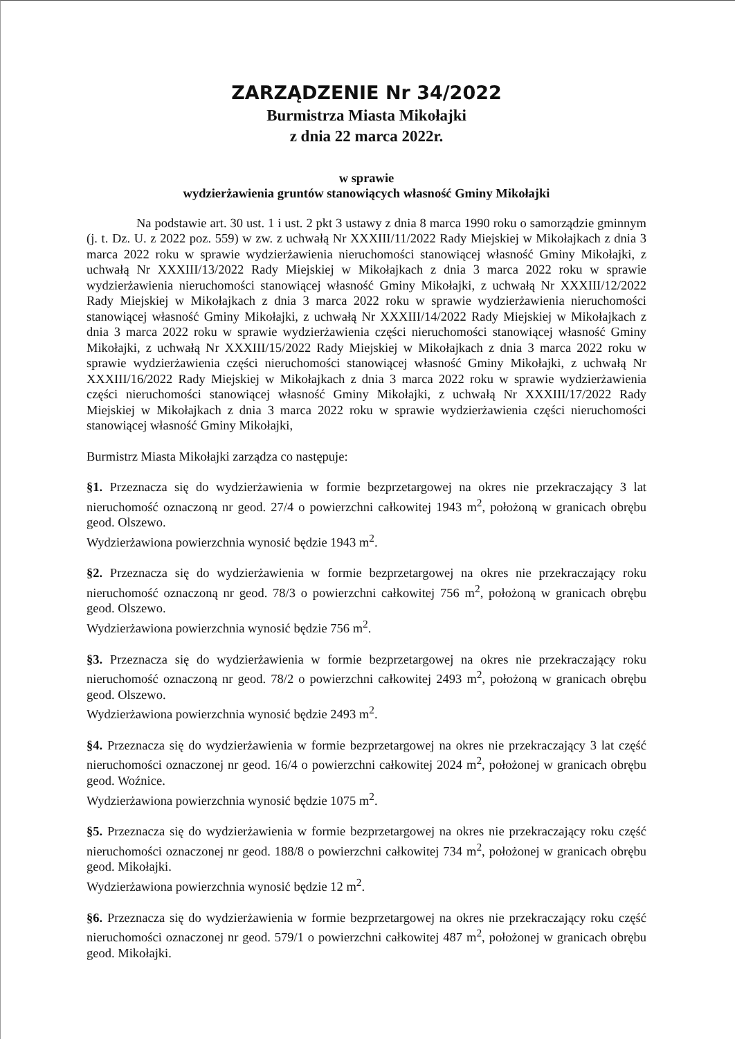ZARZĄDZENIE Nr 34/2022
Burmistrza Miasta Mikołajki
z dnia 22 marca 2022r.
w sprawie
wydzierżawienia gruntów stanowiących własność Gminy Mikołajki
Na podstawie art. 30 ust. 1 i ust. 2 pkt 3 ustawy z dnia 8 marca 1990 roku o samorządzie gminnym (j. t. Dz. U. z 2022 poz. 559) w zw. z uchwałą Nr XXXIII/11/2022 Rady Miejskiej w Mikołajkach z dnia 3 marca 2022 roku w sprawie wydzierżawienia nieruchomości stanowiącej własność Gminy Mikołajki, z uchwałą Nr XXXIII/13/2022 Rady Miejskiej w Mikołajkach z dnia 3 marca 2022 roku w sprawie wydzierżawienia nieruchomości stanowiącej własność Gminy Mikołajki, z uchwałą Nr XXXIII/12/2022 Rady Miejskiej w Mikołajkach z dnia 3 marca 2022 roku w sprawie wydzierżawienia nieruchomości stanowiącej własność Gminy Mikołajki, z uchwałą Nr XXXIII/14/2022 Rady Miejskiej w Mikołajkach z dnia 3 marca 2022 roku w sprawie wydzierżawienia części nieruchomości stanowiącej własność Gminy Mikołajki, z uchwałą Nr XXXIII/15/2022 Rady Miejskiej w Mikołajkach z dnia 3 marca 2022 roku w sprawie wydzierżawienia części nieruchomości stanowiącej własność Gminy Mikołajki, z uchwałą Nr XXXIII/16/2022 Rady Miejskiej w Mikołajkach z dnia 3 marca 2022 roku w sprawie wydzierżawienia części nieruchomości stanowiącej własność Gminy Mikołajki, z uchwałą Nr XXXIII/17/2022 Rady Miejskiej w Mikołajkach z dnia 3 marca 2022 roku w sprawie wydzierżawienia części nieruchomości stanowiącej własność Gminy Mikołajki,
Burmistrz Miasta Mikołajki zarządza co następuje:
§1. Przeznacza się do wydzierżawienia w formie bezprzetargowej na okres nie przekraczający 3 lat nieruchomość oznaczoną nr geod. 27/4 o powierzchni całkowitej 1943 m<sup>2</sup>, położoną w granicach obrębu geod. Olszewo.
Wydzierżawiona powierzchnia wynosić będzie 1943 m<sup>2</sup>.
§2. Przeznacza się do wydzierżawienia w formie bezprzetargowej na okres nie przekraczający roku nieruchomość oznaczoną nr geod. 78/3 o powierzchni całkowitej 756 m<sup>2</sup>, położoną w granicach obrębu geod. Olszewo.
Wydzierżawiona powierzchnia wynosić będzie 756 m<sup>2</sup>.
§3. Przeznacza się do wydzierżawienia w formie bezprzetargowej na okres nie przekraczający roku nieruchomość oznaczoną nr geod. 78/2 o powierzchni całkowitej 2493 m<sup>2</sup>, położoną w granicach obrębu geod. Olszewo.
Wydzierżawiona powierzchnia wynosić będzie 2493 m<sup>2</sup>.
§4. Przeznacza się do wydzierżawienia w formie bezprzetargowej na okres nie przekraczający 3 lat część nieruchomości oznaczonej nr geod. 16/4 o powierzchni całkowitej 2024 m<sup>2</sup>, położonej w granicach obrębu geod. Woźnice.
Wydzierżawiona powierzchnia wynosić będzie 1075 m<sup>2</sup>.
§5. Przeznacza się do wydzierżawienia w formie bezprzetargowej na okres nie przekraczający roku część nieruchomości oznaczonej nr geod. 188/8 o powierzchni całkowitej 734 m<sup>2</sup>, położonej w granicach obrębu geod. Mikołajki.
Wydzierżawiona powierzchnia wynosić będzie 12 m<sup>2</sup>.
§6. Przeznacza się do wydzierżawienia w formie bezprzetargowej na okres nie przekraczający roku część nieruchomości oznaczonej nr geod. 579/1 o powierzchni całkowitej 487 m<sup>2</sup>, położonej w granicach obrębu geod. Mikołajki.